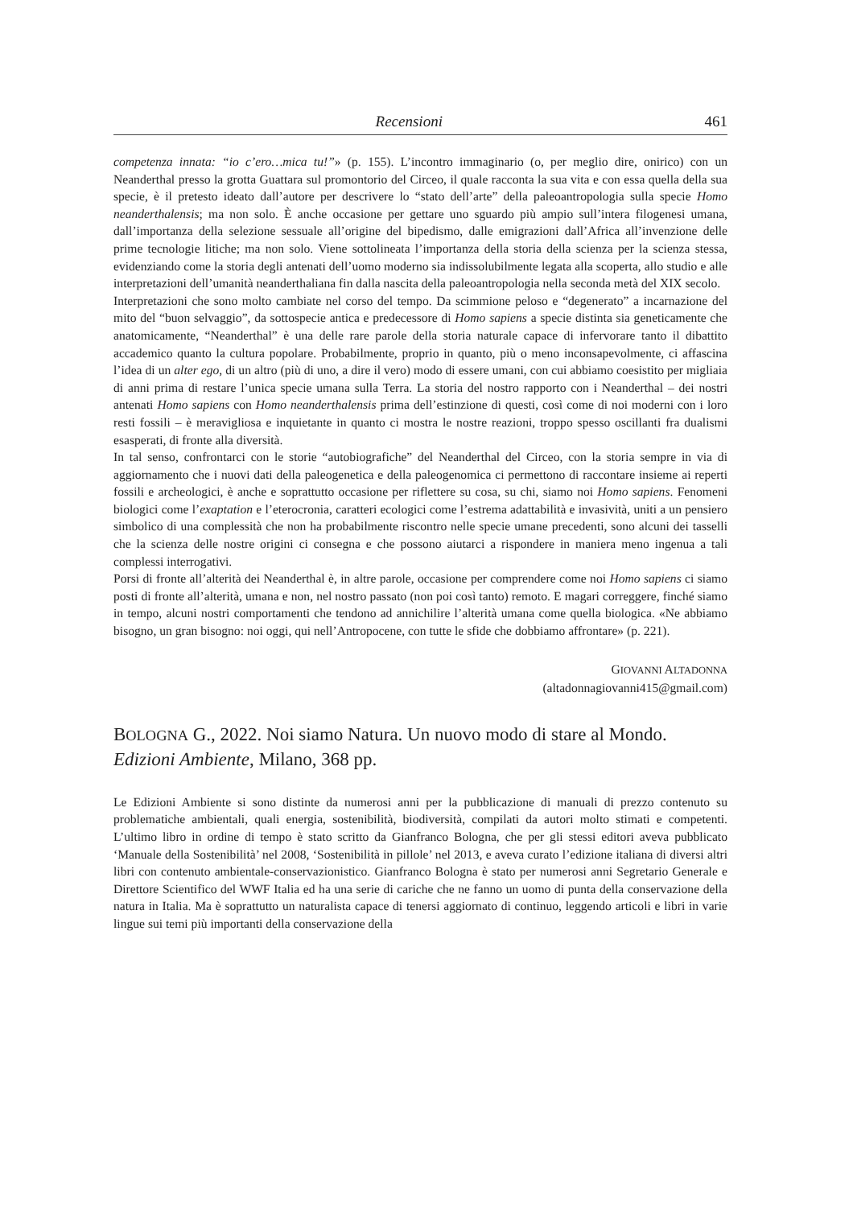Recensioni 461
competenza innata: “io c’ero…mica tu!”» (p. 155). L’incontro immaginario (o, per meglio dire, onirico) con un Neanderthal presso la grotta Guattara sul promontorio del Circeo, il quale racconta la sua vita e con essa quella della sua specie, è il pretesto ideato dall’autore per descrivere lo “stato dell’arte” della paleoantropologia sulla specie Homo neanderthalensis; ma non solo. È anche occasione per gettare uno sguardo più ampio sull’intera filogenesi umana, dall’importanza della selezione sessuale all’origine del bipedismo, dalle emigrazioni dall’Africa all’invenzione delle prime tecnologie litiche; ma non solo. Viene sottolineata l’importanza della storia della scienza per la scienza stessa, evidenziando come la storia degli antenati dell’uomo moderno sia indissolubilmente legata alla scoperta, allo studio e alle interpretazioni dell’umanità neanderthaliana fin dalla nascita della paleoantropologia nella seconda metà del XIX secolo.
Interpretazioni che sono molto cambiate nel corso del tempo. Da scimmione peloso e “degenerato” a incarnazione del mito del “buon selvaggio”, da sottospecie antica e predecessore di Homo sapiens a specie distinta sia geneticamente che anatomicamente, “Neanderthal” è una delle rare parole della storia naturale capace di infervorare tanto il dibattito accademico quanto la cultura popolare. Probabilmente, proprio in quanto, più o meno inconsapevolmente, ci affascina l’idea di un alter ego, di un altro (più di uno, a dire il vero) modo di essere umani, con cui abbiamo coesistito per migliaia di anni prima di restare l’unica specie umana sulla Terra. La storia del nostro rapporto con i Neanderthal – dei nostri antenati Homo sapiens con Homo neanderthalensis prima dell’estinzione di questi, così come di noi moderni con i loro resti fossili – è meravigliosa e inquietante in quanto ci mostra le nostre reazioni, troppo spesso oscillanti fra dualismi esasperati, di fronte alla diversità.
In tal senso, confrontarci con le storie “autobiografiche” del Neanderthal del Circeo, con la storia sempre in via di aggiornamento che i nuovi dati della paleogenetica e della paleogenomica ci permettono di raccontare insieme ai reperti fossili e archeologici, è anche e soprattutto occasione per riflettere su cosa, su chi, siamo noi Homo sapiens. Fenomeni biologici come l’exaptation e l’eterocronia, caratteri ecologici come l’estrema adattabilità e invasività, uniti a un pensiero simbolico di una complessità che non ha probabilmente riscontro nelle specie umane precedenti, sono alcuni dei tasselli che la scienza delle nostre origini ci consegna e che possono aiutarci a rispondere in maniera meno ingenua a tali complessi interrogativi.
Porsi di fronte all’alterità dei Neanderthal è, in altre parole, occasione per comprendere come noi Homo sapiens ci siamo posti di fronte all’alterità, umana e non, nel nostro passato (non poi così tanto) remoto. E magari correggere, finché siamo in tempo, alcuni nostri comportamenti che tendono ad annichilire l’alterità umana come quella biologica. «Ne abbiamo bisogno, un gran bisogno: noi oggi, qui nell’Antropocene, con tutte le sfide che dobbiamo affrontare» (p. 221).
GIOVANNI ALTADONNA
(altadonnagiovanni415@gmail.com)
BOLOGNA G., 2022. Noi siamo Natura. Un nuovo modo di stare al Mondo. Edizioni Ambiente, Milano, 368 pp.
Le Edizioni Ambiente si sono distinte da numerosi anni per la pubblicazione di manuali di prezzo contenuto su problematiche ambientali, quali energia, sostenibilità, biodiversità, compilati da autori molto stimati e competenti. L’ultimo libro in ordine di tempo è stato scritto da Gianfranco Bologna, che per gli stessi editori aveva pubblicato ‘Manuale della Sostenibilità’ nel 2008, ‘Sostenibilità in pillole’ nel 2013, e aveva curato l’edizione italiana di diversi altri libri con contenuto ambientale-conservazionistico. Gianfranco Bologna è stato per numerosi anni Segretario Generale e Direttore Scientifico del WWF Italia ed ha una serie di cariche che ne fanno un uomo di punta della conservazione della natura in Italia. Ma è soprattutto un naturalista capace di tenersi aggiornato di continuo, leggendo articoli e libri in varie lingue sui temi più importanti della conservazione della